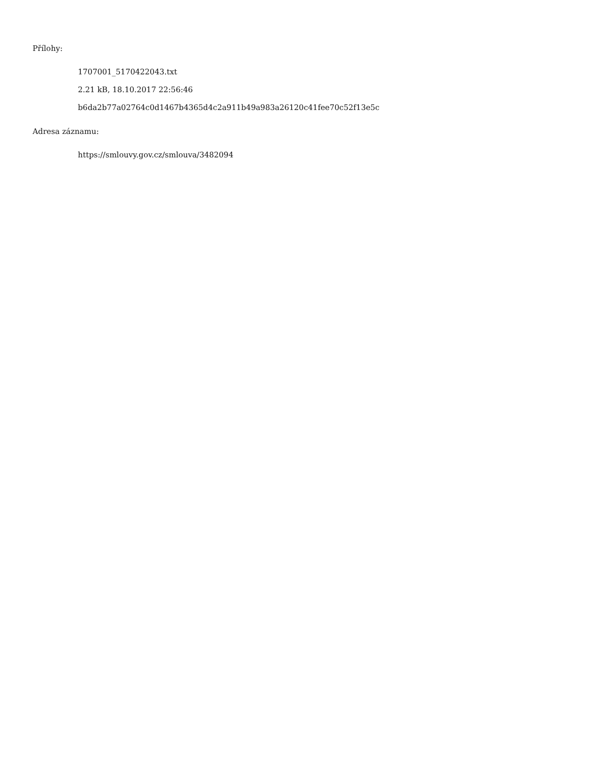Přílohy:
1707001_5170422043.txt
2.21 kB, 18.10.2017 22:56:46
b6da2b77a02764c0d1467b4365d4c2a911b49a983a26120c41fee70c52f13e5c
Adresa záznamu:
https://smlouvy.gov.cz/smlouva/3482094